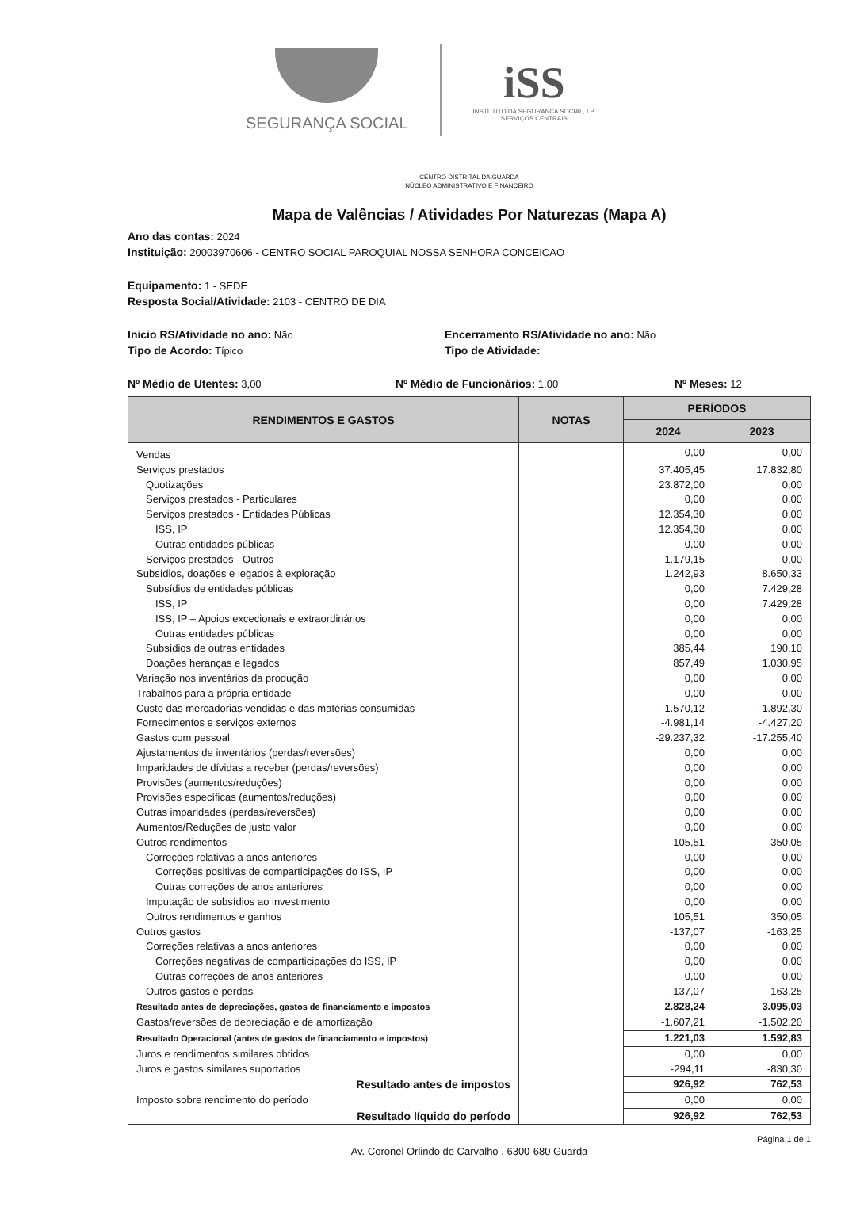SEGURANÇA SOCIAL
iSS
INSTITUTO DA SEGURANÇA SOCIAL, I.P.
SERVIÇOS CENTRAIS
CENTRO DISTRITAL DA GUARDA
NÚCLEO ADMINISTRATIVO E FINANCEIRO
Mapa de Valências / Atividades Por Naturezas (Mapa A)
Ano das contas: 2024
Instituição: 20003970606 - CENTRO SOCIAL PAROQUIAL NOSSA SENHORA CONCEICAO
Equipamento: 1 - SEDE
Resposta Social/Atividade: 2103 - CENTRO DE DIA
Inicio RS/Atividade no ano: Não Encerramento RS/Atividade no ano: Não
Tipo de Acordo: Típico Tipo de Atividade:
Nº Médio de Utentes: 3,00 Nº Médio de Funcionários: 1,00 Nº Meses: 12
| RENDIMENTOS E GASTOS | NOTAS | PERÍODOS | |
| --- | --- | --- | --- |
| | | 2024 | 2023 |
| Vendas | | 0,00 | 0,00 |
| Serviços prestados | | 37.405,45 | 17.832,80 |
| Quotizações | | 23.872,00 | 0,00 |
| Serviços prestados - Particulares | | 0,00 | 0,00 |
| Serviços prestados - Entidades Públicas | | 12.354,30 | 0,00 |
| ISS, IP | | 12.354,30 | 0,00 |
| Outras entidades públicas | | 0,00 | 0,00 |
| Serviços prestados - Outros | | 1.179,15 | 0,00 |
| Subsídios, doações e legados à exploração | | 1.242,93 | 8.650,33 |
| Subsídios de entidades públicas | | 0,00 | 7.429,28 |
| ISS, IP | | 0,00 | 7.429,28 |
| ISS, IP – Apoios excecionais e extraordinários | | 0,00 | 0,00 |
| Outras entidades públicas | | 0,00 | 0,00 |
| Subsídios de outras entidades | | 385,44 | 190,10 |
| Doações heranças e legados | | 857,49 | 1.030,95 |
| Variação nos inventários da produção | | 0,00 | 0,00 |
| Trabalhos para a própria entidade | | 0,00 | 0,00 |
| Custo das mercadorias vendidas e das matérias consumidas | | -1.570,12 | -1.892,30 |
| Fornecimentos e serviços externos | | -4.981,14 | -4.427,20 |
| Gastos com pessoal | | -29.237,32 | -17.255,40 |
| Ajustamentos de inventários (perdas/reversões) | | 0,00 | 0,00 |
| Imparidades de dívidas a receber (perdas/reversões) | | 0,00 | 0,00 |
| Provisões (aumentos/reduções) | | 0,00 | 0,00 |
| Provisões específicas (aumentos/reduções) | | 0,00 | 0,00 |
| Outras imparidades (perdas/reversões) | | 0,00 | 0,00 |
| Aumentos/Reduções de justo valor | | 0,00 | 0,00 |
| Outros rendimentos | | 105,51 | 350,05 |
| Correções relativas a anos anteriores | | 0,00 | 0,00 |
| Correções positivas de comparticipações do ISS, IP | | 0,00 | 0,00 |
| Outras correções de anos anteriores | | 0,00 | 0,00 |
| Imputação de subsídios ao investimento | | 0,00 | 0,00 |
| Outros rendimentos e ganhos | | 105,51 | 350,05 |
| Outros gastos | | -137,07 | -163,25 |
| Correções relativas a anos anteriores | | 0,00 | 0,00 |
| Correções negativas de comparticipações do ISS, IP | | 0,00 | 0,00 |
| Outras correções de anos anteriores | | 0,00 | 0,00 |
| Outros gastos e perdas | | -137,07 | -163,25 |
| Resultado antes de depreciações, gastos de financiamento e impostos | | 2.828,24 | 3.095,03 |
| Gastos/reversões de depreciação e de amortização | | -1.607,21 | -1.502,20 |
| Resultado Operacional (antes de gastos de financiamento e impostos) | | 1.221,03 | 1.592,83 |
| Juros e rendimentos similares obtidos | | 0,00 | 0,00 |
| Juros e gastos similares suportados | | -294,11 | -830,30 |
| Resultado antes de impostos | | 926,92 | 762,53 |
| Imposto sobre rendimento do período | | 0,00 | 0,00 |
| Resultado líquido do período | | 926,92 | 762,53 |
Página 1 de 1
Av. Coronel Orlindo de Carvalho . 6300-680 Guarda